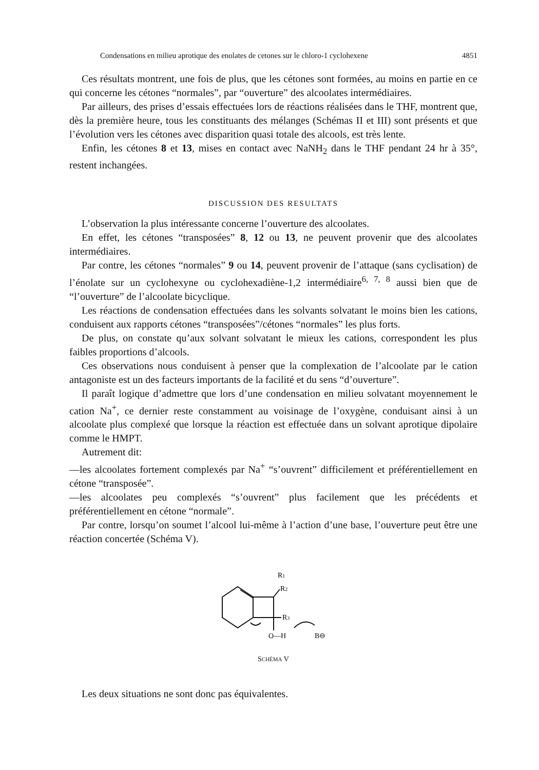Condensations en milieu aprotique des enolates de cetones sur le chloro-1 cyclohexene 4851
Ces résultats montrent, une fois de plus, que les cétones sont formées, au moins en partie en ce qui concerne les cétones “normales”, par “ouverture” des alcoolates intermédiaires.
Par ailleurs, des prises d’essais effectuées lors de réactions réalisées dans le THF, montrent que, dès la première heure, tous les constituants des mélanges (Schémas II et III) sont présents et que l’évolution vers les cétones avec disparition quasi totale des alcools, est très lente.
Enfin, les cétones 8 et 13, mises en contact avec NaNH<sub>2</sub> dans le THF pendant 24 hr à 35°, restent inchangées.
DISCUSSION DES RESULTATS
L’observation la plus intéressante concerne l’ouverture des alcoolates.
En effet, les cétones “transposées” 8, 12 ou 13, ne peuvent provenir que des alcoolates intermédiaires.
Par contre, les cétones “normales” 9 ou 14, peuvent provenir de l’attaque (sans cyclisation) de l’énolate sur un cyclohexyne ou cyclohexadiène-1,2 intermédiaire<sup>6, 7, 8</sup> aussi bien que de “l’ouverture” de l’alcoolate bicyclique.
Les réactions de condensation effectuées dans les solvants solvatant le moins bien les cations, conduisent aux rapports cétones “transposées”/cétones “normales” les plus forts.
De plus, on constate qu’aux solvant solvatant le mieux les cations, correspondent les plus faibles proportions d’alcools.
Ces observations nous conduisent à penser que la complexation de l’alcoolate par le cation antagoniste est un des facteurs importants de la facilité et du sens “d’ouverture”.
Il paraît logique d’admettre que lors d’une condensation en milieu solvatant moyennement le cation Na<sup>+</sup>, ce dernier reste constamment au voisinage de l’oxygène, conduisant ainsi à un alcoolate plus complexé que lorsque la réaction est effectuée dans un solvant aprotique dipolaire comme le HMPT.
Autrement dit:
—les alcoolates fortement complexés par Na<sup>+</sup> “s’ouvrent” difficilement et préférentiellement en cétone “transposée”.
—les alcoolates peu complexés “s’ouvrent” plus facilement que les précédents et préférentiellement en cétone “normale”.
Par contre, lorsqu’on soumet l’alcool lui-même à l’action d’une base, l’ouverture peut être une réaction concertée (Schéma V).
R1
R2
R3
O—H
B⊖
SCHÉMA V
Les deux situations ne sont donc pas équivalentes.